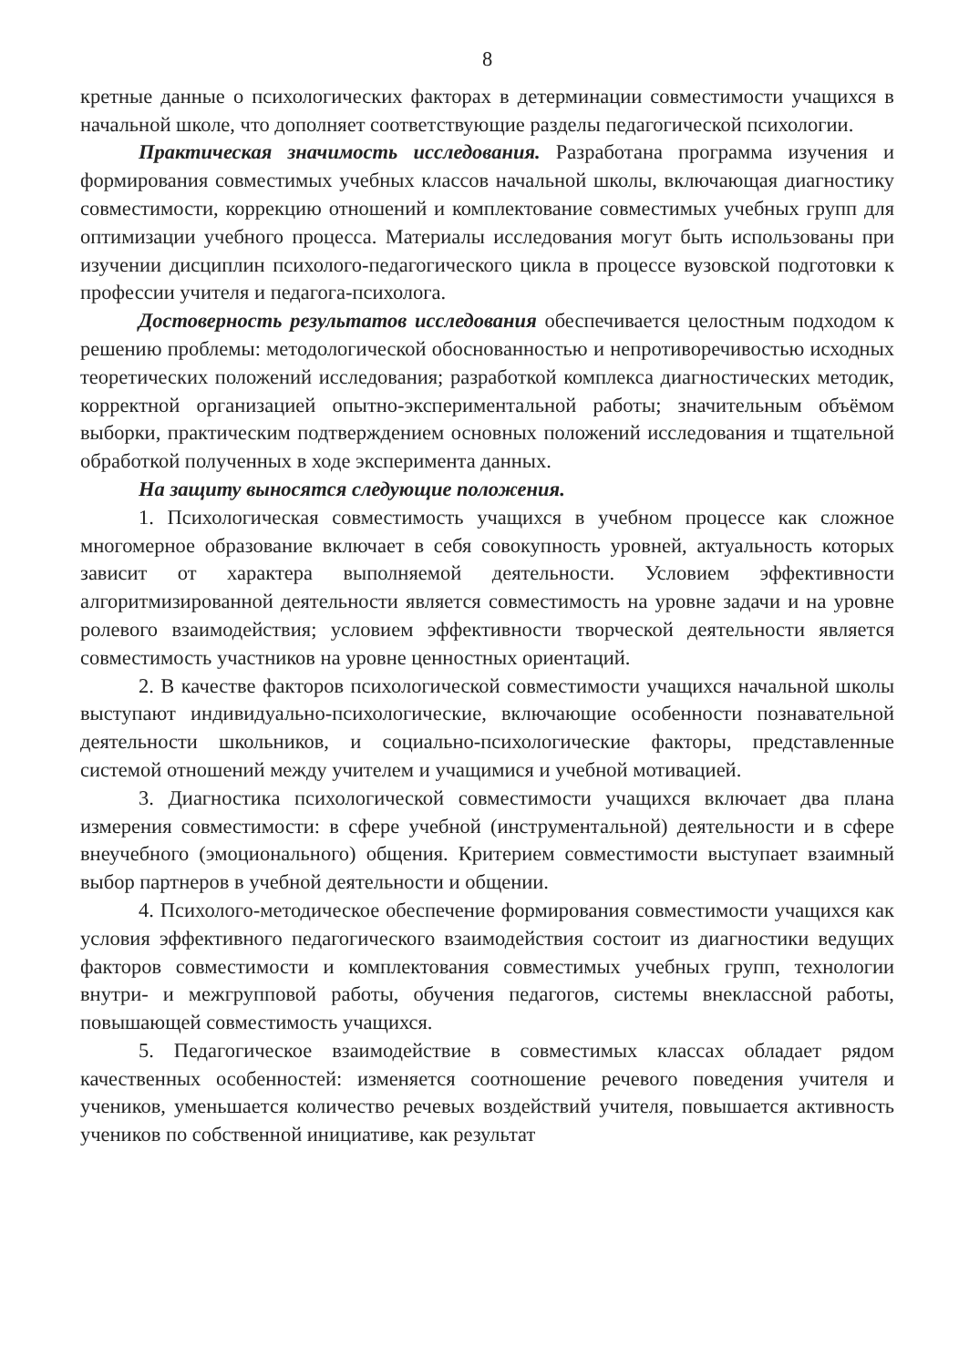8
кретные данные о психологических факторах в детерминации совместимости учащихся в начальной школе, что дополняет соответствующие разделы педагогической психологии.
Практическая значимость исследования. Разработана программа изучения и формирования совместимых учебных классов начальной школы, включающая диагностику совместимости, коррекцию отношений и комплектование совместимых учебных групп для оптимизации учебного процесса. Материалы исследования могут быть использованы при изучении дисциплин психолого-педагогического цикла в процессе вузовской подготовки к профессии учителя и педагога-психолога.
Достоверность результатов исследования обеспечивается целостным подходом к решению проблемы: методологической обоснованностью и непротиворечивостью исходных теоретических положений исследования; разработкой комплекса диагностических методик, корректной организацией опытно-экспериментальной работы; значительным объёмом выборки, практическим подтверждением основных положений исследования и тщательной обработкой полученных в ходе эксперимента данных.
На защиту выносятся следующие положения.
1. Психологическая совместимость учащихся в учебном процессе как сложное многомерное образование включает в себя совокупность уровней, актуальность которых зависит от характера выполняемой деятельности. Условием эффективности алгоритмизированной деятельности является совместимость на уровне задачи и на уровне ролевого взаимодействия; условием эффективности творческой деятельности является совместимость участников на уровне ценностных ориентаций.
2. В качестве факторов психологической совместимости учащихся начальной школы выступают индивидуально-психологические, включающие особенности познавательной деятельности школьников, и социально-психологические факторы, представленные системой отношений между учителем и учащимися и учебной мотивацией.
3. Диагностика психологической совместимости учащихся включает два плана измерения совместимости: в сфере учебной (инструментальной) деятельности и в сфере внеучебного (эмоционального) общения. Критерием совместимости выступает взаимный выбор партнеров в учебной деятельности и общении.
4. Психолого-методическое обеспечение формирования совместимости учащихся как условия эффективного педагогического взаимодействия состоит из диагностики ведущих факторов совместимости и комплектования совместимых учебных групп, технологии внутри- и межгрупповой работы, обучения педагогов, системы внеклассной работы, повышающей совместимость учащихся.
5. Педагогическое взаимодействие в совместимых классах обладает рядом качественных особенностей: изменяется соотношение речевого поведения учителя и учеников, уменьшается количество речевых воздействий учителя, повышается активность учеников по собственной инициативе, как результат